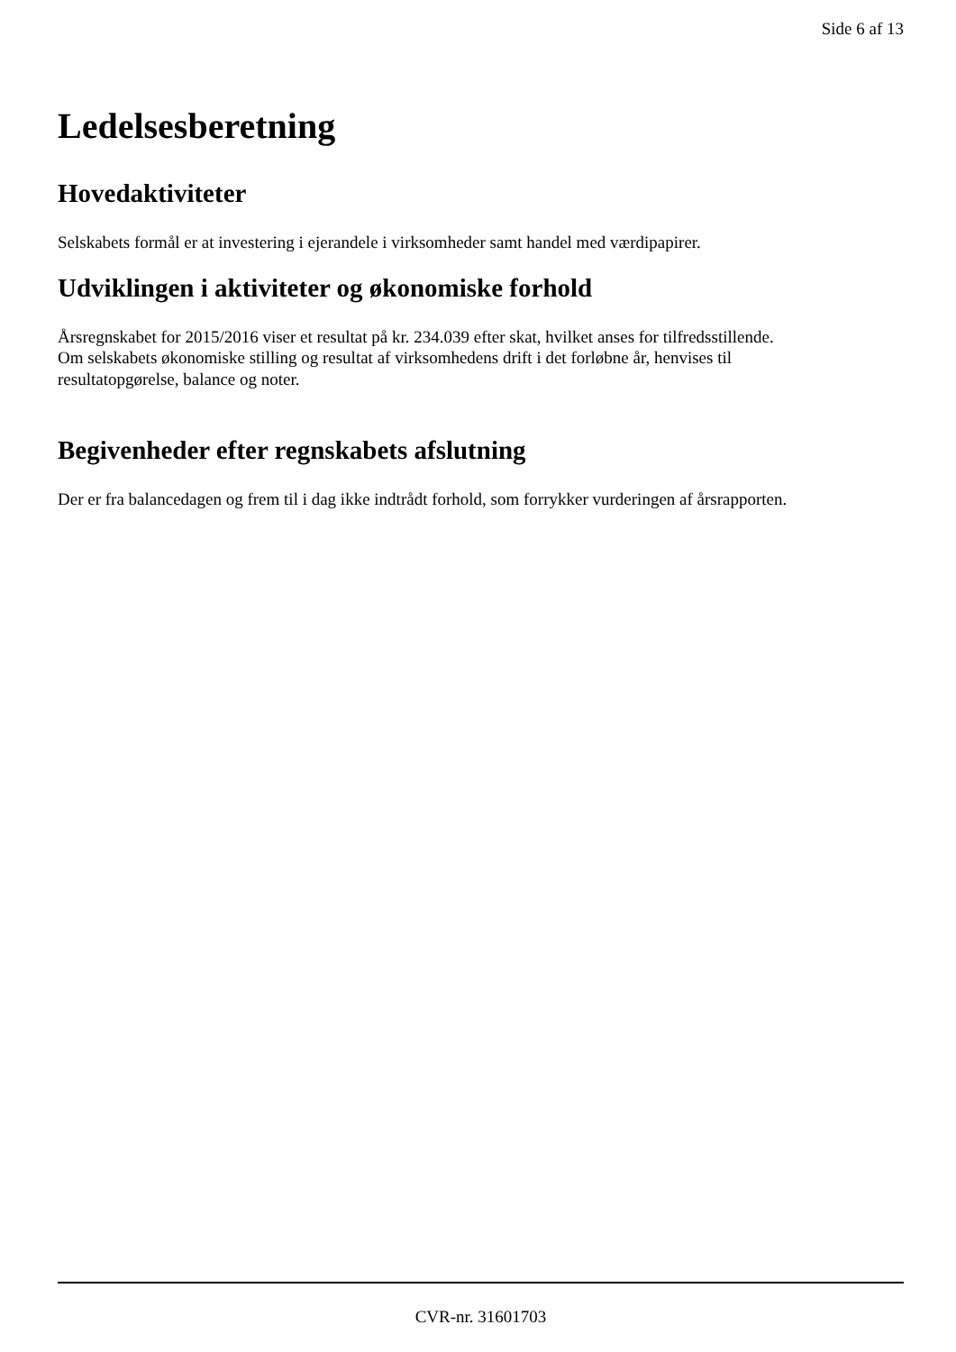Side 6 af 13
Ledelsesberetning
Hovedaktiviteter
Selskabets formål er at investering i ejerandele i virksomheder samt handel med værdipapirer.
Udviklingen i aktiviteter og økonomiske forhold
Årsregnskabet for 2015/2016 viser et resultat på kr. 234.039 efter skat, hvilket anses for tilfredsstillende.
Om selskabets økonomiske stilling og resultat af virksomhedens drift i det forløbne år, henvises til
resultatopgørelse, balance og noter.
Begivenheder efter regnskabets afslutning
Der er fra balancedagen og frem til i dag ikke indtrådt forhold, som forrykker vurderingen af årsrapporten.
CVR-nr. 31601703